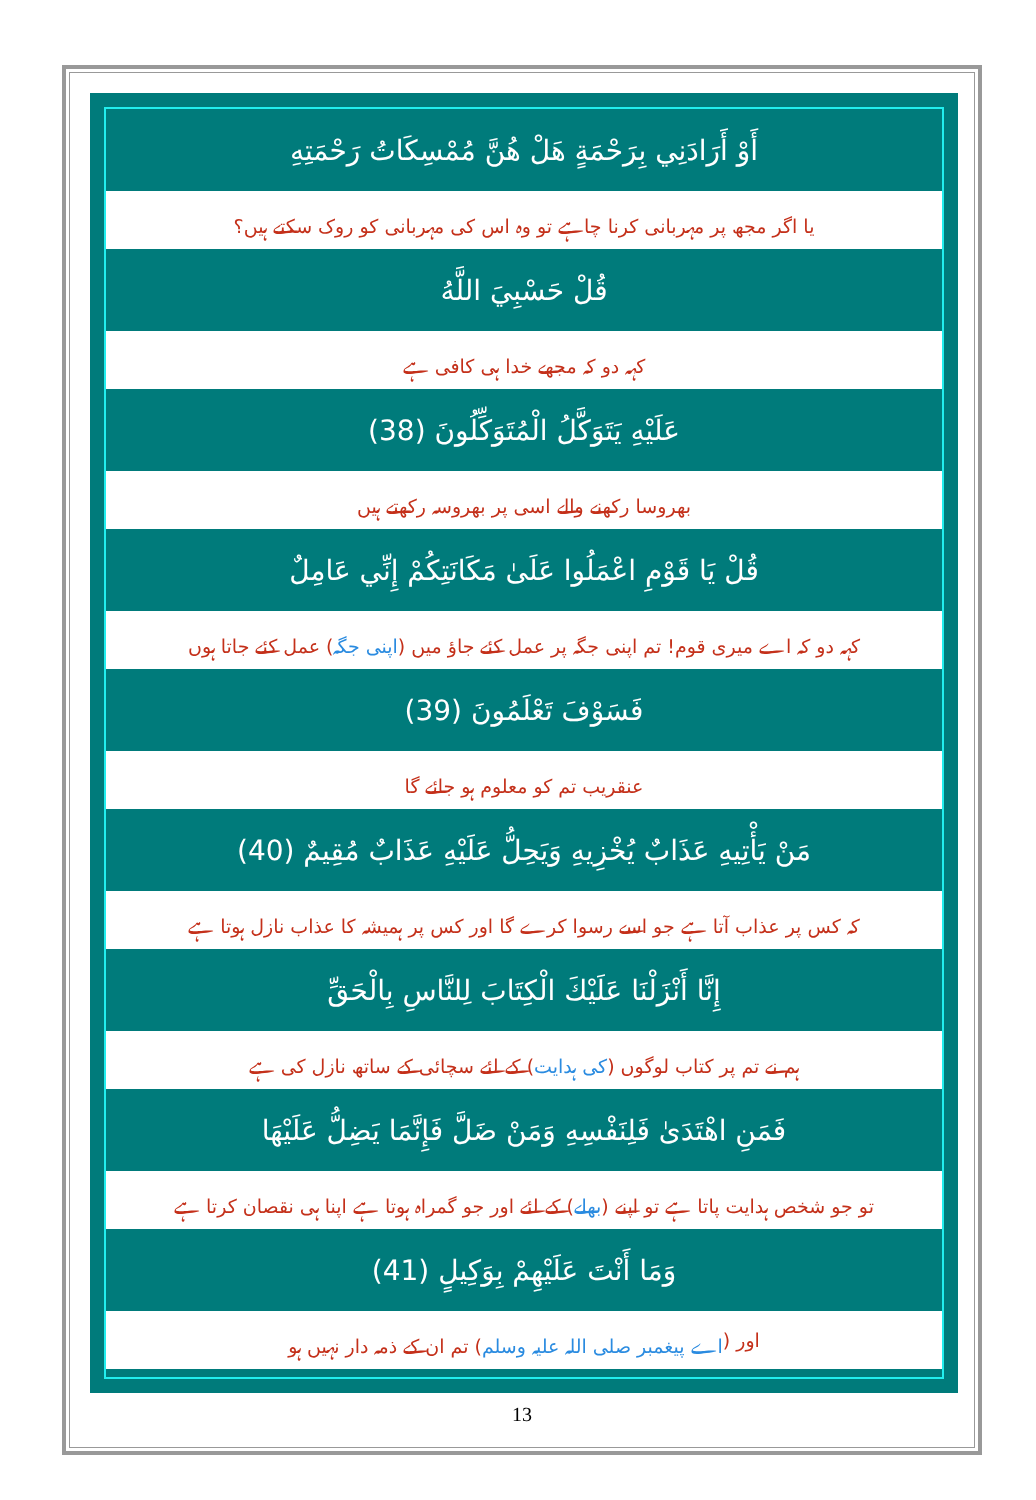أَوْ أَرَادَنِي بِرَحْمَةٍ هَلْ هُنَّ مُمْسِكَاتُ رَحْمَتِهِ
یا اگر مجھ پر مہربانی کرنا چاہے تو وہ اس کی مہربانی کو روک سکتے ہیں؟
قُلْ حَسْبِيَ اللَّهُ
کہہ دو کہ مجھے خدا ہی کافی ہے
عَلَيْهِ يَتَوَكَّلُ الْمُتَوَكِّلُونَ (38)
بھروسا رکھنے والے اسی پر بھروسہ رکھتے ہیں
قُلْ يَا قَوْمِ اعْمَلُوا عَلَىٰ مَكَانَتِكُمْ إِنِّي عَامِلٌ
کہہ دو کہ اے میری قوم! تم اپنی جگہ پر عمل کئے جاؤ میں (اپنی جگہ) عمل کئے جاتا ہوں
فَسَوْفَ تَعْلَمُونَ (39)
عنقریب تم کو معلوم ہو جائے گا
مَنْ يَأْتِيهِ عَذَابٌ يُخْزِيهِ وَيَحِلُّ عَلَيْهِ عَذَابٌ مُقِيمٌ (40)
کہ کس پر عذاب آتا ہے جو اسے رسوا کرے گا اور کس پر ہمیشہ کا عذاب نازل ہوتا ہے
إِنَّا أَنْزَلْنَا عَلَيْكَ الْكِتَابَ لِلنَّاسِ بِالْحَقِّ
ہم نے تم پر کتاب لوگوں (کی ہدایت) کے لئے سچائی کے ساتھ نازل کی ہے
فَمَنِ اهْتَدَىٰ فَلِنَفْسِهِ وَمَنْ ضَلَّ فَإِنَّمَا يَضِلُّ عَلَيْهَا
تو جو شخص ہدایت پاتا ہے تو اپنے (بھلے) کے لئے اور جو گمراہ ہوتا ہے اپنا ہی نقصان کرتا ہے
وَمَا أَنْتَ عَلَيْهِمْ بِوَكِيلٍ (41)
اور (اے پیغمبر صلی اللہ علیہ وسلم) تم ان کے ذمہ دار نہیں ہو
13